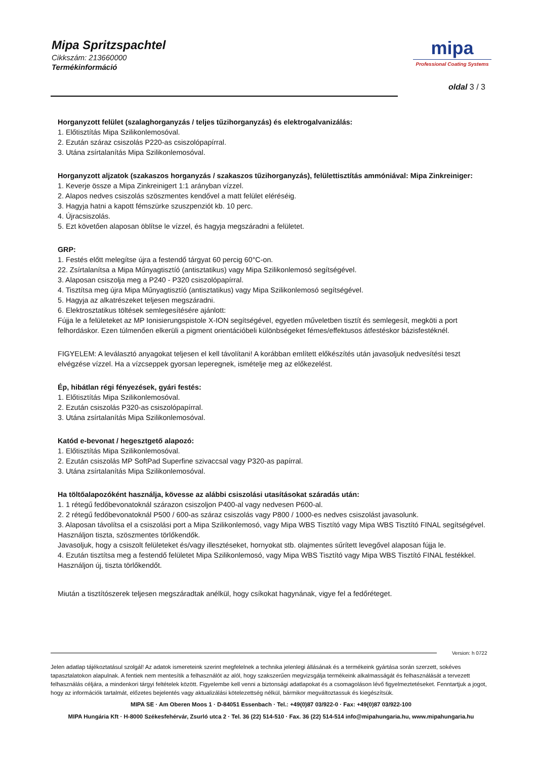Mipa Spritzspachtel
Cikkszám: 213660000
Termékinformáció
mipa
Professional Coating Systems
oldal 3 / 3
Horganyzott felület (szalaghorganyzás / teljes tűzihorganyzás) és elektrogalvanizálás:
1. Előtisztítás Mipa Szilikonlemosóval.
2. Ezután száraz csiszolás P220-as csiszolópapírral.
3. Utána zsírtalanítás Mipa Szilikonlemosóval.
Horganyzott aljzatok (szakaszos horganyzás / szakaszos tűzihorganyzás), felülettisztítás ammóniával: Mipa Zinkreiniger:
1. Keverje össze a Mipa Zinkreinigert 1:1 arányban vízzel.
2. Alapos nedves csiszolás szöszmentes kendővel a matt felület eléréséig.
3. Hagyja hatni a kapott fémszürke szuszpenziót kb. 10 perc.
4. Újracsiszolás.
5. Ezt követően alaposan öblítse le vízzel, és hagyja megszáradni a felületet.
GRP:
1. Festés előtt melegítse újra a festendő tárgyat 60 percig 60°C-on.
22. Zsírtalanítsa a Mipa Műnyagtisztíó (antisztatikus) vagy Mipa Szilikonlemosó segítségével.
3. Alaposan csiszolja meg a P240 - P320 csiszolópapírral.
4. Tisztítsa meg újra Mipa Műnyagtisztíó (antisztatikus) vagy Mipa Szilikonlemosó segítségével.
5. Hagyja az alkatrészeket teljesen megszáradni.
6. Elektrosztatikus töltések semlegesítésére ajánlott:
Fújja le a felületeket az MP Ionisierungspistole X-ION segítségével, egyetlen műveletben tisztít és semlegesít, megköti a port felhordáskor. Ezen túlmenően elkerüli a pigment orientációbeli különbségeket fémes/effektusos átfestéskor bázisfestéknél.
FIGYELEM: A leválasztó anyagokat teljesen el kell távolítani! A korábban említett előkészítés után javasoljuk nedvesítési teszt elvégzése vízzel. Ha a vízcseppek gyorsan leperegnek, ismételje meg az előkezelést.
Ép, hibátlan régi fényezések, gyári festés:
1. Előtisztítás Mipa Szilikonlemosóval.
2. Ezután csiszolás P320-as csiszolópapírral.
3. Utána zsírtalanítás Mipa Szilikonlemosóval.
Katód e-bevonat / hegesztgető alapozó:
1. Előtisztítás Mipa Szilikonlemosóval.
2. Ezután csiszolás MP SoftPad Superfine szivaccsal vagy P320-as papírral.
3. Utána zsírtalanítás Mipa Szilikonlemosóval.
Ha töltőalapozóként használja, kövesse az alábbi csiszolási utasításokat száradás után:
1. 1 rétegű fedőbevonatoknál szárazon csiszoljon P400-al vagy nedvesen P600-al.
2. 2 rétegű fedőbevonatoknál P500 / 600-as száraz csiszolás vagy P800 / 1000-es nedves csiszolást javasolunk.
3. Alaposan távolítsa el a csiszolási port a Mipa Szilikonlemosó, vagy Mipa WBS Tisztító vagy Mipa WBS Tisztító FINAL segítségével. Használjon tiszta, szöszmentes törlőkendők.
Javasoljuk, hogy a csiszolt felületeket és/vagy illesztéseket, hornyokat stb. olajmentes sűrített levegővel alaposan fújja le.
4. Ezután tisztítsa meg a festendő felületet Mipa Szilikonlemosó, vagy Mipa WBS Tisztító vagy Mipa WBS Tisztító FINAL festékkel. Használjon új, tiszta törlőkendőt.
Miután a tisztítószerek teljesen megszáradtak anélkül, hogy csíkokat hagynának, vigye fel a fedőréteget.
Version: h 0722
Jelen adatlap tájékoztatásul szolgál! Az adatok ismereteink szerint megfelelnek a technika jelenlegi állásának és a termékeink gyártása során szerzett, sokéves tapasztalatokon alapulnak. A fentiek nem mentesítik a felhasználót az alól, hogy szakszerűen megvizsgálja termékeink alkalmasságát és felhasználását a tervezett felhasználás céljára, a mindenkori tárgyi feltételek között. Figyelembe kell venni a biztonsági adatlapokat és a csomagoláson lévő figyelmeztetéseket. Fenntartjuk a jogot, hogy az információk tartalmát, előzetes bejelentés vagy aktualizálási kötelezettség nélkül, bármikor megváltoztassuk és kiegészítsük.
MIPA SE · Am Oberen Moos 1 · D-84051 Essenbach · Tel.: +49(0)87 03/922-0 · Fax: +49(0)87 03/922-100
MIPA Hungária Kft · H-8000 Székesfehérvár, Zsurló utca 2 · Tel. 36 (22) 514-510 · Fax. 36 (22) 514-514 info@mipahungaria.hu, www.mipahungaria.hu